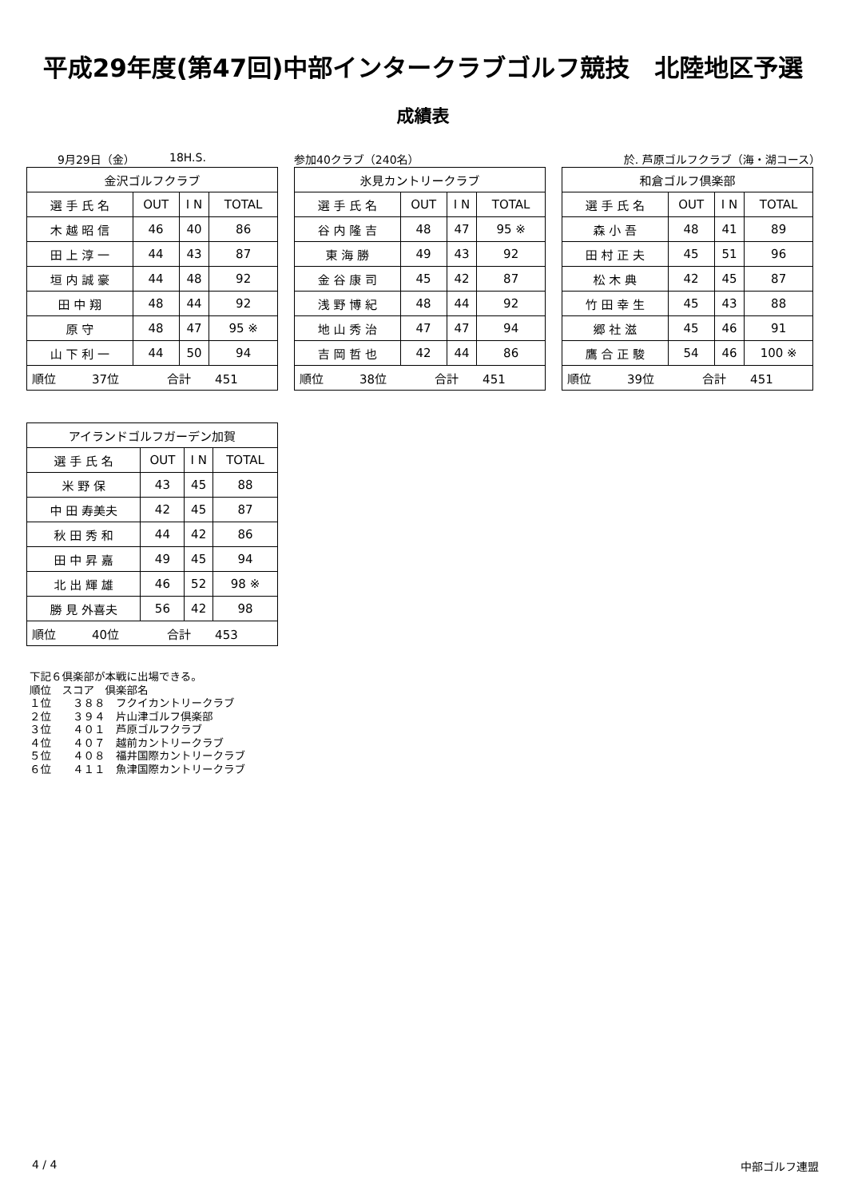平成29年度(第47回)中部インタークラブゴルフ競技　北陸地区予選
成績表
9月29日（金） 18H.S. 参加40クラブ（240名） 於. 芦原ゴルフクラブ（海・湖コース）
| 金沢ゴルフクラブ | | | |
| --- | --- | --- | --- |
| 選 手 氏 名 | OUT | I N | TOTAL |
| 木 越 昭 信 | 46 | 40 | 86 |
| 田 上 淳 一 | 44 | 43 | 87 |
| 垣 内 誠 豪 | 44 | 48 | 92 |
| 田 中 翔 | 48 | 44 | 92 |
| 原 守 | 48 | 47 | 95 ※ |
| 山 下 利 一 | 44 | 50 | 94 |
| 順位 37位 合計 451 | | | |
| 氷見カントリークラブ | | | |
| --- | --- | --- | --- |
| 選 手 氏 名 | OUT | I N | TOTAL |
| 谷 内 隆 吉 | 48 | 47 | 95 ※ |
| 東 海 勝 | 49 | 43 | 92 |
| 金 谷 康 司 | 45 | 42 | 87 |
| 浅 野 博 紀 | 48 | 44 | 92 |
| 地 山 秀 治 | 47 | 47 | 94 |
| 吉 岡 哲 也 | 42 | 44 | 86 |
| 順位 38位 合計 451 | | | |
| 和倉ゴルフ倶楽部 | | | |
| --- | --- | --- | --- |
| 選 手 氏 名 | OUT | I N | TOTAL |
| 森 小 吾 | 48 | 41 | 89 |
| 田 村 正 夫 | 45 | 51 | 96 |
| 松 木 典 | 42 | 45 | 87 |
| 竹 田 幸 生 | 45 | 43 | 88 |
| 郷 社 滋 | 45 | 46 | 91 |
| 鷹 合 正 駿 | 54 | 46 | 100 ※ |
| 順位 39位 合計 451 | | | |
| アイランドゴルフガーデン加賀 | | | |
| --- | --- | --- | --- |
| 選 手 氏 名 | OUT | I N | TOTAL |
| 米 野 保 | 43 | 45 | 88 |
| 中 田 寿美夫 | 42 | 45 | 87 |
| 秋 田 秀 和 | 44 | 42 | 86 |
| 田 中 昇 嘉 | 49 | 45 | 94 |
| 北 出 輝 雄 | 46 | 52 | 98 ※ |
| 勝 見 外喜夫 | 56 | 42 | 98 |
| 順位 40位 合計 453 | | | |
下記６倶楽部が本戦に出場できる。 順位　スコア　倶楽部名 １位　　３８８　フクイカントリークラブ ２位　　３９４　片山津ゴルフ倶楽部 ３位　　４０１　芦原ゴルフクラブ ４位　　４０７　越前カントリークラブ ５位　　４０８　福井国際カントリークラブ ６位　　４１１　魚津国際カントリークラブ
4 / 4 中部ゴルフ連盟